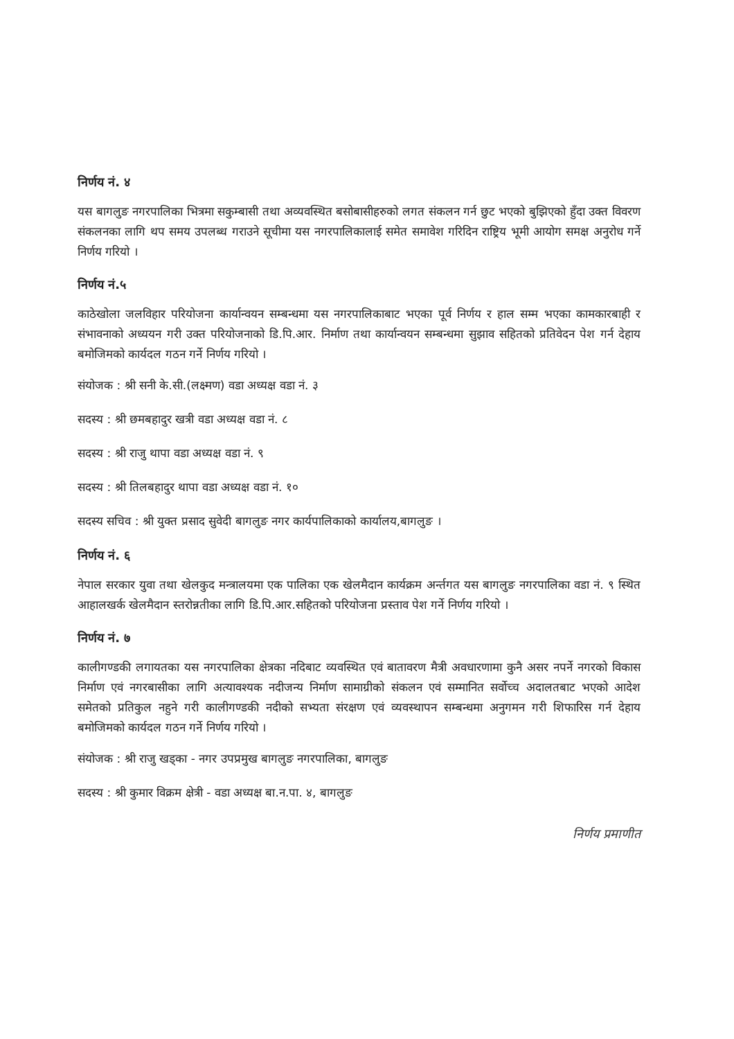निर्णय नं. ४
यस बागलुङ नगरपालिका भित्रमा सकुम्बासी तथा अव्यवस्थित बसोबासीहरुको लगत संकलन गर्न छुट भएको बुझिएको हुँदा उक्त विवरण संकलनका लागि थप समय उपलब्ध गराउने सूचीमा यस नगरपालिकालाई समेत समावेश गरिदिन राष्ट्रिय भूमी आयोग समक्ष अनुरोध गर्ने निर्णय गरियो ।
निर्णय नं.५
काठेखोला जलविहार परियोजना कार्यान्वयन सम्बन्धमा यस नगरपालिकाबाट भएका पूर्व निर्णय र हाल सम्म भएका कामकारबाही र संभावनाको अध्ययन गरी उक्त परियोजनाको डि.पि.आर. निर्माण तथा कार्यान्वयन सम्बन्धमा सुझाव सहितको प्रतिवेदन पेश गर्न देहाय बमोजिमको कार्यदल गठन गर्ने निर्णय गरियो ।
संयोजक : श्री सनी के.सी.(लक्ष्मण) वडा अध्यक्ष वडा नं. ३
सदस्य : श्री छमबहादुर खत्री वडा अध्यक्ष वडा नं. ८
सदस्य : श्री राजु थापा वडा अध्यक्ष वडा नं. ९
सदस्य : श्री तिलबहादुर थापा वडा अध्यक्ष वडा नं. १०
सदस्य सचिव : श्री युक्त प्रसाद सुवेदी बागलुङ नगर कार्यपालिकाको कार्यालय,बागलुङ ।
निर्णय नं. ६
नेपाल सरकार युवा तथा खेलकुद मन्त्रालयमा एक पालिका एक खेलमैदान कार्यक्रम अर्न्तगत यस बागलुङ नगरपालिका वडा नं. ९ स्थित आहालखर्क खेलमैदान स्तरोन्नतीका लागि डि.पि.आर.सहितको परियोजना प्रस्ताव पेश गर्ने निर्णय गरियो ।
निर्णय नं. ७
कालीगण्डकी लगायतका यस नगरपालिका क्षेत्रका नदिबाट व्यवस्थित एवं बातावरण मैत्री अवधारणामा कुनै असर नपर्ने नगरको विकास निर्माण एवं नगरबासीका लागि अत्यावश्यक नदीजन्य निर्माण सामाग्रीको संकलन एवं सम्मानित सर्वोच्च अदालतबाट भएको आदेश समेतको प्रतिकुल नहुने गरी कालीगण्डकी नदीको सभ्यता संरक्षण एवं व्यवस्थापन सम्बन्धमा अनुगमन गरी शिफारिस गर्न देहाय बमोजिमको कार्यदल गठन गर्ने निर्णय गरियो ।
संयोजक : श्री राजु खड्का - नगर उपप्रमुख बागलुङ नगरपालिका, बागलुङ
सदस्य : श्री कुमार विक्रम क्षेत्री - वडा अध्यक्ष बा.न.पा. ४, बागलुङ
निर्णय प्रमाणीत